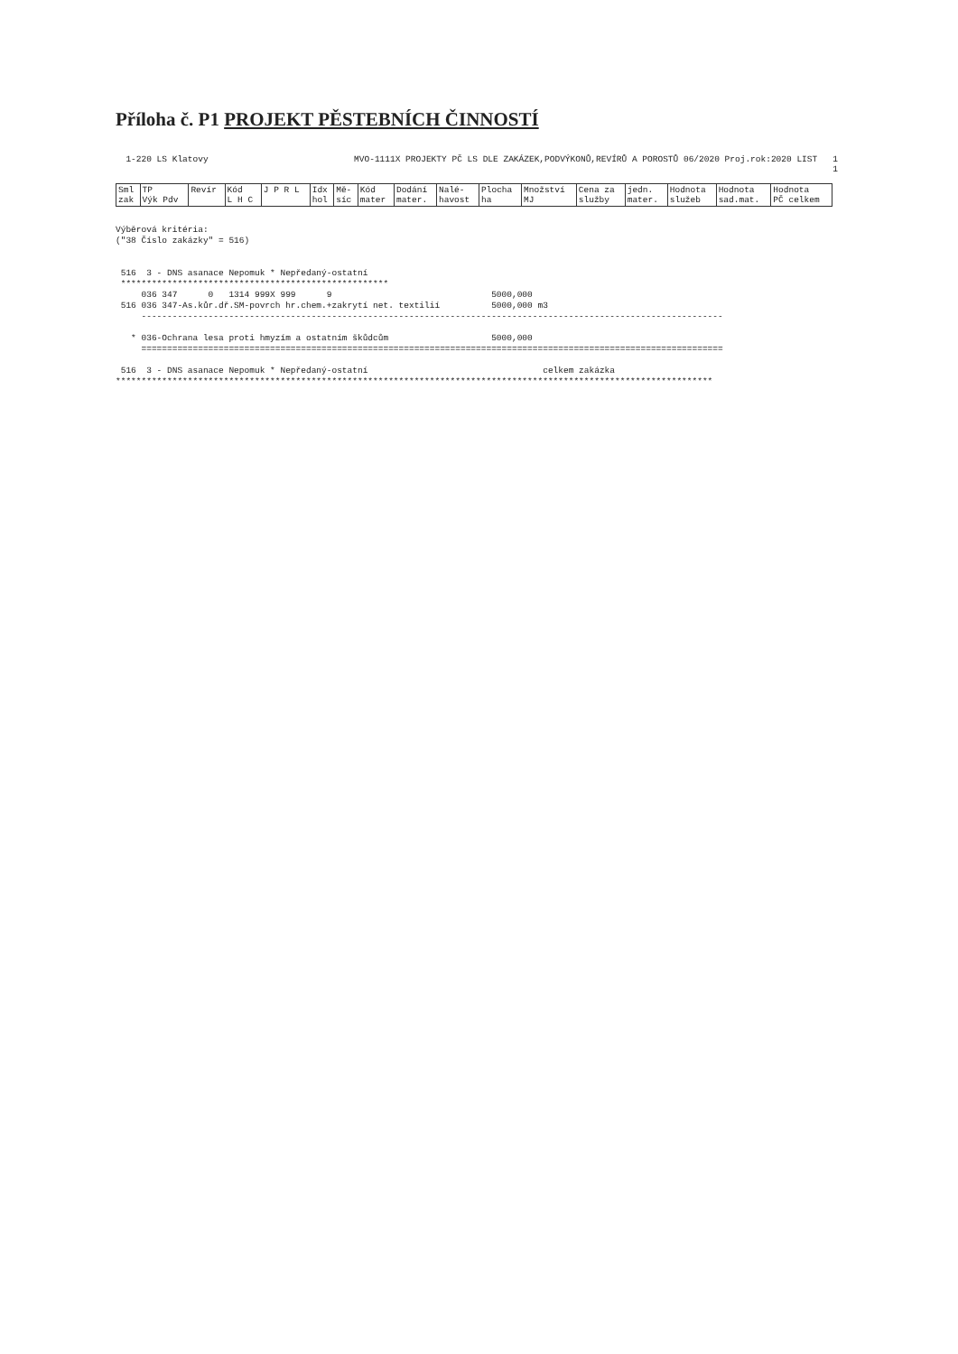Příloha č. P1 PROJEKT PĚSTEBNÍCH ČINNOSTÍ
1-220 LS Klatovy MVO-1111X PROJEKTY PČ LS DLE ZAKÁZEK,PODVÝKONŮ,REVÍRŮ A POROSTŮ 06/2020 Proj.rok:2020 LIST 1
1
| Sml zak | TP Výk Pdv | Revír | Kód L H C | J P R L | Idx hol | Mě- síc | Kód mater | Dodání mater. | Nalé- havost | Plocha ha | Množství MJ | Cena za služby | jedn. mater. | Hodnota služeb | Hodnota sad.mat. | Hodnota PČ celkem |
| --- | --- | --- | --- | --- | --- | --- | --- | --- | --- | --- | --- | --- | --- | --- | --- | --- |
Výběrová kritéria:
("38 Číslo zakázky" = 516)


 516  3 - DNS asanace Nepomuk * Nepředaný-ostatní
 ****************************************************
     036 347      0   1314 999X 999      9                               5000,000
 516 036 347-As.kůr.dř.SM-povrch hr.chem.+zakrytí net. textilií          5000,000 m3
     -----------------------------------------------------------------------------------------------------------------

   * 036-Ochrana lesa proti hmyzím a ostatním škůdcům                    5000,000
     =================================================================================================================

 516  3 - DNS asanace Nepomuk * Nepředaný-ostatní                                  celkem zakázka
********************************************************************************************************************